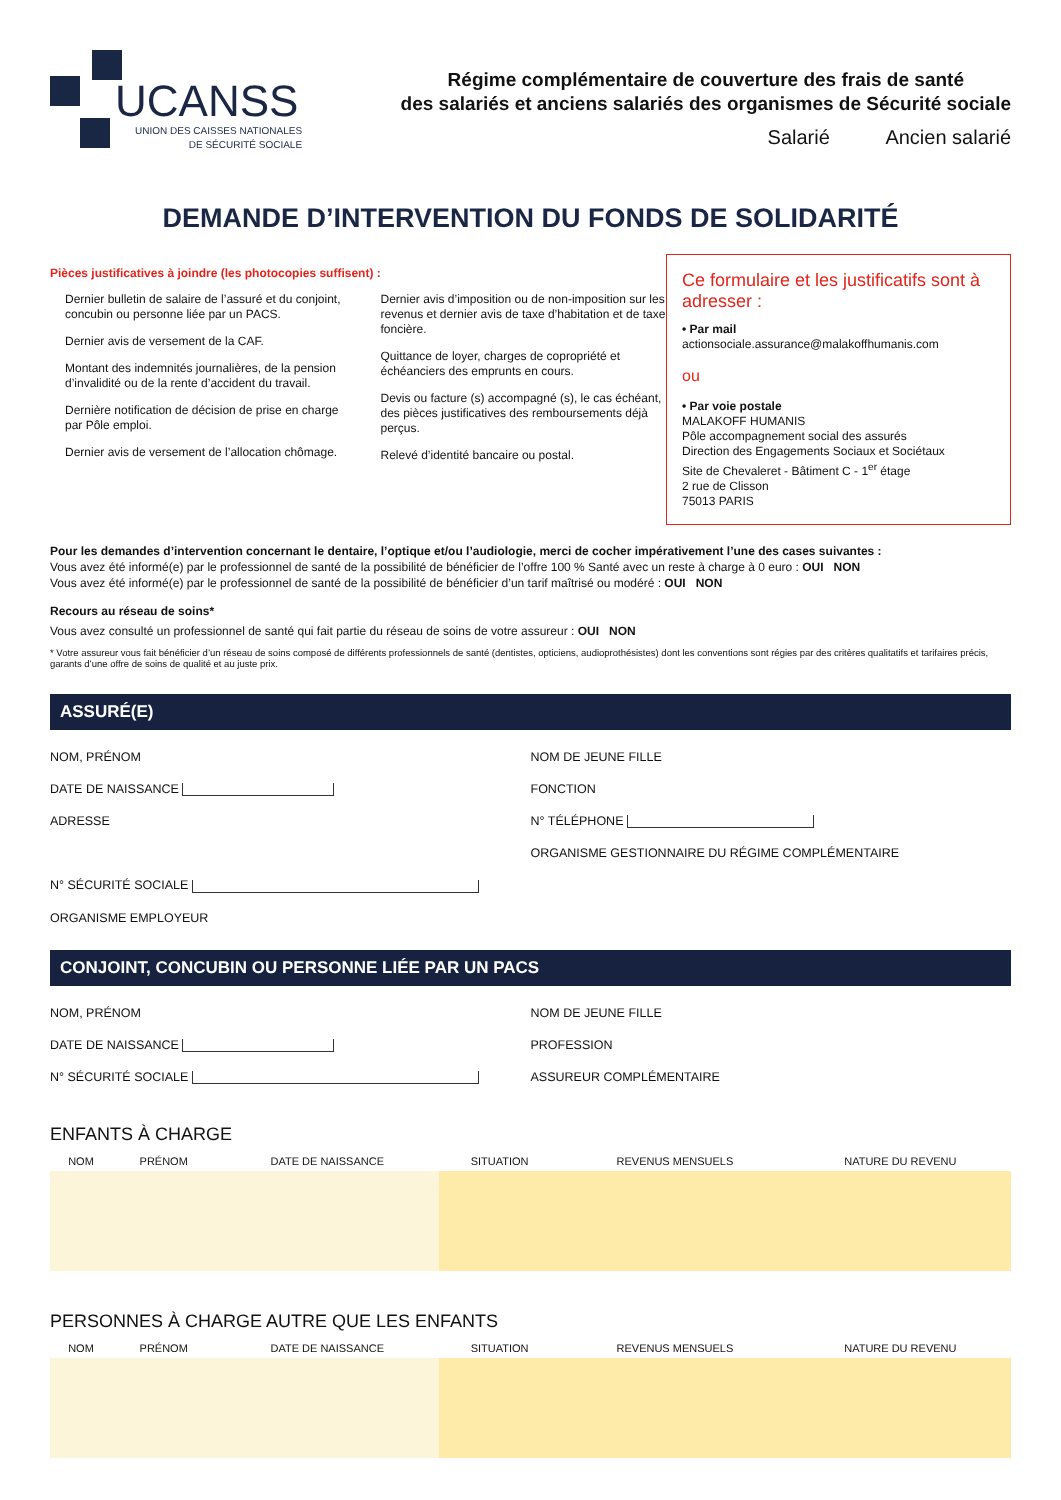UCANSS
UNION DES CAISSES NATIONALES
DE SÉCURITÉ SOCIALE
Régime complémentaire de couverture des frais de santé
des salariés et anciens salariés des organismes de Sécurité sociale
Salarié Ancien salarié
DEMANDE D’INTERVENTION DU FONDS DE SOLIDARITÉ
Pièces justificatives à joindre (les photocopies suffisent) :
Dernier bulletin de salaire de l’assuré et du conjoint, concubin ou personne liée par un PACS.
Dernier avis de versement de la CAF.
Montant des indemnités journalières, de la pension d’invalidité ou de la rente d’accident du travail.
Dernière notification de décision de prise en charge par Pôle emploi.
Dernier avis de versement de l’allocation chômage.
Dernier avis d’imposition ou de non-imposition sur les revenus et dernier avis de taxe d’habitation et de taxe foncière.
Quittance de loyer, charges de copropriété et échéanciers des emprunts en cours.
Devis ou facture (s) accompagné (s), le cas échéant, des pièces justificatives des remboursements déjà perçus.
Relevé d’identité bancaire ou postal.
Ce formulaire et les justificatifs sont à adresser :
• Par mail
actionsociale.assurance@malakoffhumanis.com
ou
• Par voie postale
MALAKOFF HUMANIS
Pôle accompagnement social des assurés
Direction des Engagements Sociaux et Sociétaux
Site de Chevaleret - Bâtiment C - 1<sup>er</sup> étage
2 rue de Clisson
75013 PARIS
Pour les demandes d’intervention concernant le dentaire, l’optique et/ou l’audiologie, merci de cocher impérativement l’une des cases suivantes :
Vous avez été informé(e) par le professionnel de santé de la possibilité de bénéficier de l’offre 100 % Santé avec un reste à charge à 0 euro : OUI NON
Vous avez été informé(e) par le professionnel de santé de la possibilité de bénéficier d’un tarif maîtrisé ou modéré : OUI NON
Recours au réseau de soins*
Vous avez consulté un professionnel de santé qui fait partie du réseau de soins de votre assureur : OUI NON
* Votre assureur vous fait bénéficier d’un réseau de soins composé de différents professionnels de santé (dentistes, opticiens, audioprothésistes) dont les conventions sont régies par des critères qualitatifs et tarifaires précis, garants d’une offre de soins de qualité et au juste prix.
ASSURÉ(E)
NOM, PRÉNOM
NOM DE JEUNE FILLE
DATE DE NAISSANCE
FONCTION
ADRESSE
N° TÉLÉPHONE
ORGANISME GESTIONNAIRE DU RÉGIME COMPLÉMENTAIRE
N° SÉCURITÉ SOCIALE
ORGANISME EMPLOYEUR
CONJOINT, CONCUBIN OU PERSONNE LIÉE PAR UN PACS
NOM, PRÉNOM
NOM DE JEUNE FILLE
DATE DE NAISSANCE
PROFESSION
N° SÉCURITÉ SOCIALE
ASSUREUR COMPLÉMENTAIRE
ENFANTS À CHARGE
| NOM | PRÉNOM | DATE DE NAISSANCE | SITUATION | REVENUS MENSUELS | NATURE DU REVENU |
| --- | --- | --- | --- | --- | --- |
PERSONNES À CHARGE AUTRE QUE LES ENFANTS
| NOM | PRÉNOM | DATE DE NAISSANCE | SITUATION | REVENUS MENSUELS | NATURE DU REVENU |
| --- | --- | --- | --- | --- | --- |